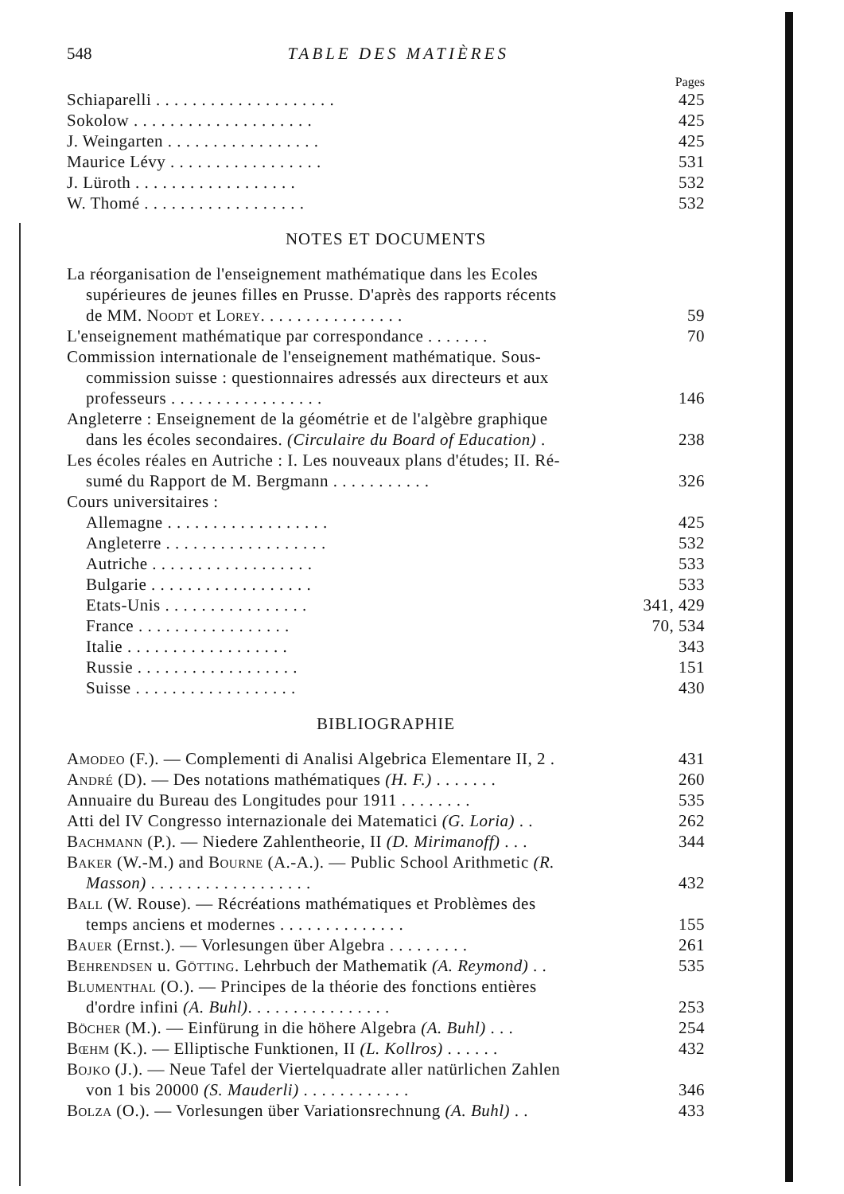548 TABLE DES MATIÈRES
Pages
Schiaparelli . . . . . . . . . . . . . . . . . . . . 425
Sokolow . . . . . . . . . . . . . . . . . . . . 425
J. Weingarten . . . . . . . . . . . . . . . . . 425
Maurice Lévy . . . . . . . . . . . . . . . . . 531
J. Lüroth . . . . . . . . . . . . . . . . . . 532
W. Thomé . . . . . . . . . . . . . . . . . . 532
NOTES ET DOCUMENTS
La réorganisation de l'enseignement mathématique dans les Ecoles
supérieures de jeunes filles en Prusse. D'après des rapports récents
de MM. Noodt et Lorey. . . . . . . . . . . . . . . . 59
L'enseignement mathématique par correspondance . . . . . . . 70
Commission internationale de l'enseignement mathématique. Sous-
commission suisse : questionnaires adressés aux directeurs et aux
professeurs . . . . . . . . . . . . . . . . . 146
Angleterre : Enseignement de la géométrie et de l'algèbre graphique
dans les écoles secondaires. (Circulaire du Board of Education) . 238
Les écoles réales en Autriche : I. Les nouveaux plans d'études; II. Ré-
sumé du Rapport de M. Bergmann . . . . . . . . . . . 326
Cours universitaires :
Allemagne . . . . . . . . . . . . . . . . . . 425
Angleterre . . . . . . . . . . . . . . . . . . 532
Autriche . . . . . . . . . . . . . . . . . . 533
Bulgarie . . . . . . . . . . . . . . . . . . 533
Etats-Unis . . . . . . . . . . . . . . . . 341, 429
France . . . . . . . . . . . . . . . . . 70, 534
Italie . . . . . . . . . . . . . . . . . . 343
Russie . . . . . . . . . . . . . . . . . . 151
Suisse . . . . . . . . . . . . . . . . . . 430
BIBLIOGRAPHIE
Amodeo (F.). — Complementi di Analisi Algebrica Elementare II, 2 . 431
André (D). — Des notations mathématiques (H. F.) . . . . . . . 260
Annuaire du Bureau des Longitudes pour 1911 . . . . . . . . 535
Atti del IV Congresso internazionale dei Matematici (G. Loria) . . 262
Bachmann (P.). — Niedere Zahlentheorie, II (D. Mirimanoff) . . . 344
Baker (W.-M.) and Bourne (A.-A.). — Public School Arithmetic (R.
Masson) . . . . . . . . . . . . . . . . . . 432
Ball (W. Rouse). — Récréations mathématiques et Problèmes des
temps anciens et modernes . . . . . . . . . . . . . . 155
Bauer (Ernst.). — Vorlesungen über Algebra . . . . . . . . . 261
Behrendsen u. Götting. Lehrbuch der Mathematik (A. Reymond) . . 535
Blumenthal (O.). — Principes de la théorie des fonctions entières
d'ordre infini (A. Buhl). . . . . . . . . . . . . . . . 253
Böcher (M.). — Einfürung in die höhere Algebra (A. Buhl) . . . 254
Bœhm (K.). — Elliptische Funktionen, II (L. Kollros) . . . . . . 432
Bojko (J.). — Neue Tafel der Viertelquadrate aller natürlichen Zahlen
von 1 bis 20000 (S. Mauderli) . . . . . . . . . . . . 346
Bolza (O.). — Vorlesungen über Variationsrechnung (A. Buhl) . . 433